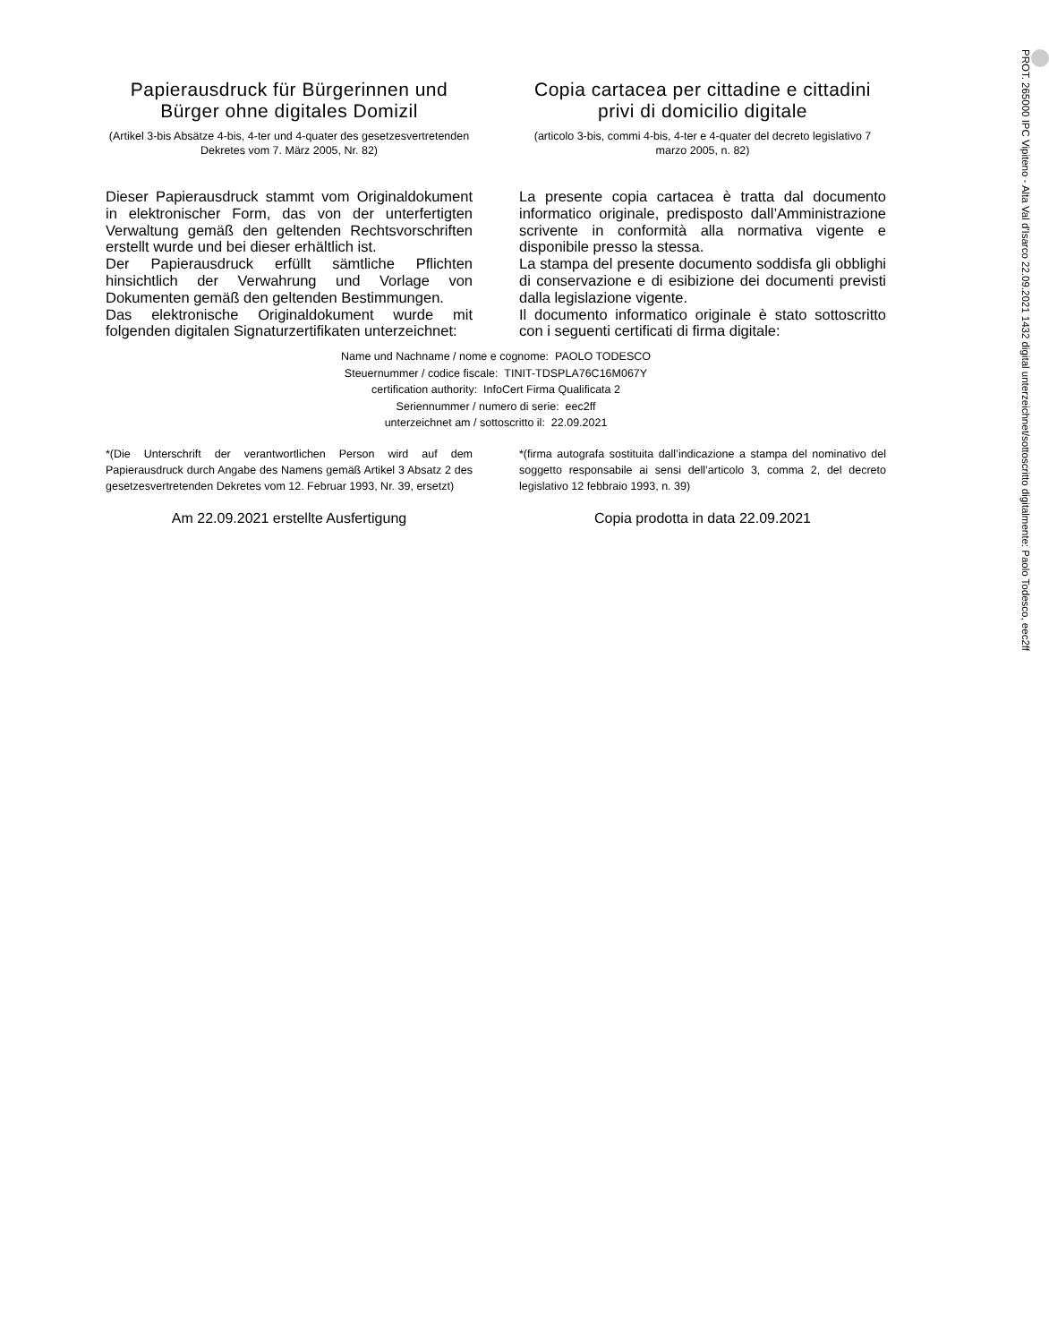Papierausdruck für Bürgerinnen und Bürger ohne digitales Domizil
(Artikel 3-bis Absätze 4-bis, 4-ter und 4-quater des gesetzesvertretenden Dekretes vom 7. März 2005, Nr. 82)
Copia cartacea per cittadine e cittadini privi di domicilio digitale
(articolo 3-bis, commi 4-bis, 4-ter e 4-quater del decreto legislativo 7 marzo 2005, n. 82)
Dieser Papierausdruck stammt vom Originaldokument in elektronischer Form, das von der unterfertigten Verwaltung gemäß den geltenden Rechtsvorschriften erstellt wurde und bei dieser erhältlich ist.
Der Papierausdruck erfüllt sämtliche Pflichten hinsichtlich der Verwahrung und Vorlage von Dokumenten gemäß den geltenden Bestimmungen.
Das elektronische Originaldokument wurde mit folgenden digitalen Signaturzertifikaten unterzeichnet:
La presente copia cartacea è tratta dal documento informatico originale, predisposto dall’Amministrazione scrivente in conformità alla normativa vigente e disponibile presso la stessa.
La stampa del presente documento soddisfa gli obblighi di conservazione e di esibizione dei documenti previsti dalla legislazione vigente.
Il documento informatico originale è stato sottoscritto con i seguenti certificati di firma digitale:
Name und Nachname / nome e cognome: PAOLO TODESCO
Steuernummer / codice fiscale: TINIT-TDSPLA76C16M067Y
certification authority: InfoCert Firma Qualificata 2
Seriennummer / numero di serie: eec2ff
unterzeichnet am / sottoscritto il: 22.09.2021
*(Die Unterschrift der verantwortlichen Person wird auf dem Papierausdruck durch Angabe des Namens gemäß Artikel 3 Absatz 2 des gesetzesvertretenden Dekretes vom 12. Februar 1993, Nr. 39, ersetzt)
*(firma autografa sostituita dall’indicazione a stampa del nominativo del soggetto responsabile ai sensi dell’articolo 3, comma 2, del decreto legislativo 12 febbraio 1993, n. 39)
Am 22.09.2021 erstellte Ausfertigung Copia prodotta in data 22.09.2021
PROT. 265000 IPC Vipiteno - Alta Val d'Isarco 22.09.2021 1432 digital unterzeichnet/sottoscritto digitalmente: Paolo Todesco, eec2ff